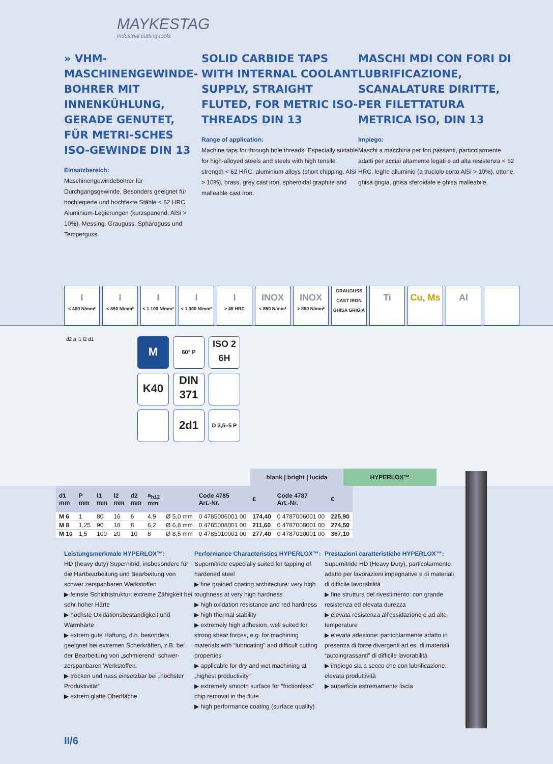MAYKESTAG
industrial cutting tools
» VHM-MASCHINENGEWINDE-BOHRER MIT INNENKÜHLUNG, GERADE GENUTET, FÜR METRI-SCHES ISO-GEWINDE DIN 13
Einsatzbereich:
Maschinengewindebohrer für Durchgangsgewinde. Besonders geeignet für hochlegierte und hochfeste Stähle < 62 HRC, Aluminium-Legierungen (kurzspanend, AlSi > 10%), Messing, Grauguss, Sphäroguss und Temperguss.
SOLID CARBIDE TAPS WITH INTERNAL COOLANT SUPPLY, STRAIGHT FLUTED, FOR METRIC ISO-THREADS DIN 13
Range of application:
Machine taps for through hole threads. Especially suitable for high-alloyed steels and steels with high tensile strength < 62 HRC, aluminium alloys (short chipping, AlSi > 10%), brass, grey cast iron, spheroidal graphite and malleable cast iron.
MASCHI MDI CON FORI DI LUBRIFICAZIONE, SCANALATURE DIRITTE, PER FILETTATURA METRICA ISO, DIN 13
Impiego:
Maschi a macchina per fori passanti, particolarmente adatti per acciai altamente legati e ad alta resistenza < 62 HRC, leghe alluminio (a truciolo corto AlSi > 10%), ottone, ghisa grigia, ghisa sferoidale e ghisa malleabile.
I
< 400 N/mm²
I
< 850 N/mm²
I
< 1.100 N/mm²
I
< 1.300 N/mm²
I
> 45 HRC
INOX
< 850 N/mm²
INOX
> 850 N/mm²
GRAUGUSS
CAST IRON
GHISA GRIGIA
Ti Cu, Ms Al
d2 a l1 l2 d1
M
60° P
ISO 2
6H
K40
DIN
371
2d1
D 3,5–5 P
blank | bright | lucida HYPERLOX™
| d1 mm | P mm | l1 mm | l2 mm | d2 mm | a<sub>h12</sub> mm | | Code 4785 Art.-Nr. | € | Code 4787 Art.-Nr. | € |
| --- | --- | --- | --- | --- | --- | --- | --- | --- | --- | --- |
| M 6 | 1 | 80 | 16 | 6 | 4,9 | Ø 5,0 mm | 0 4785006001 00 | 174,40 | 0 4787006001 00 | 225,90 |
| M 8 | 1,25 | 90 | 18 | 8 | 6,2 | Ø 6,8 mm | 0 4785008001 00 | 211,60 | 0 4787008001 00 | 274,50 |
| M 10 | 1,5 | 100 | 20 | 10 | 8 | Ø 8,5 mm | 0 4785010001 00 | 277,40 | 0 4787010001 00 | 367,10 |
Leistungsmerkmale HYPERLOX™:
HD (heavy duty) Supernitrid, insbesondere für die Hartbearbeitung und Bearbeitung von schwer zerspanbaren Werkstoffen
▶ feinste Schichtstruktur: extreme Zähigkeit bei sehr hoher Härte
▶ höchste Oxidationsbeständigkeit und Warmhärte
▶ extrem gute Haftung, d.h. besonders geeignet bei extremen Scherkräften, z.B. bei der Bearbeitung von „schmierend“ schwer-zerspanbaren Werkstoffen.
▶ trocken und nass einsetzbar bei „höchster Produktivität“
▶ extrem glatte Oberfläche
Performance Characteristics HYPERLOX™:
Supernitride especially suited for tapping of hardened steel
▶ fine grained coating architecture: very high toughness at very high hardness
▶ high oxidation resistance and red hardness
▶ high thermal stability
▶ extremely high adhesion, well suited for strong shear forces, e.g. for machining materials with “lubricating” and difficult cutting properties
▶ applicable for dry and wet machining at „highest productivity“
▶ extremely smooth surface for “frictionless” chip removal in the flute
▶ high performance coating (surface quality)
Prestazioni caratteristiche HYPERLOX™:
Supernitride HD (Heavy Duty), particolarmente adatto per lavorazioni impegnative e di materiali di difficile lavorabilità
▶ fine struttura del rivestimento: con grande resistenza ed elevata durezza
▶ elevata resistenza all’ossidazione e ad alte temperature
▶ elevata adesione: particolarmente adatto in presenza di forze divergenti ad es. di materiali “autoingrassanti” di difficile lavorabilità
▶ impiego sia a secco che con lubrificazione: elevata produttività
▶ superficie estremamente liscia
II/6